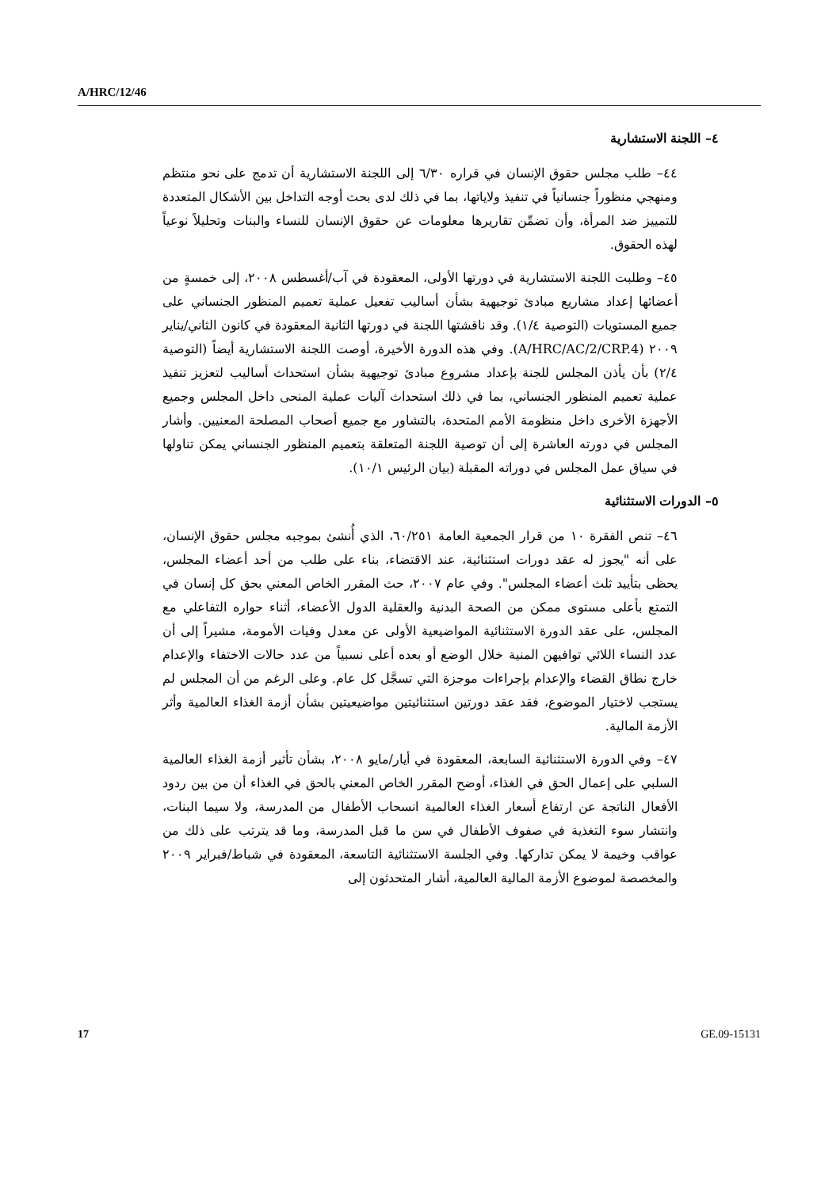A/HRC/12/46
٤– اللجنة الاستشارية
٤٤– طلب مجلس حقوق الإنسان في قراره ٦/٣٠ إلى اللجنة الاستشارية أن تدمج على نحو منتظم ومنهجي منظوراً جنسانياً في تنفيذ ولاياتها، بما في ذلك لدى بحث أوجه التداخل بين الأشكال المتعددة للتمييز ضد المرأة، وأن تضمِّن تقاريرها معلومات عن حقوق الإنسان للنساء والبنات وتحليلاً نوعياً لهذه الحقوق.
٤٥– وطلبت اللجنة الاستشارية في دورتها الأولى، المعقودة في آب/أغسطس ٢٠٠٨، إلى خمسةٍ من أعضائها إعداد مشاريع مبادئ توجيهية بشأن أساليب تفعيل عملية تعميم المنظور الجنساني على جميع المستويات (التوصية ١/٤). وقد ناقشتها اللجنة في دورتها الثانية المعقودة في كانون الثاني/يناير ٢٠٠٩ (A/HRC/AC/2/CRP.4). وفي هذه الدورة الأخيرة، أوصت اللجنة الاستشارية أيضاً (التوصية ٢/٤) بأن يأذن المجلس للجنة بإعداد مشروع مبادئ توجيهية بشأن استحداث أساليب لتعزيز تنفيذ عملية تعميم المنظور الجنساني، بما في ذلك استحداث آليات عملية المنحى داخل المجلس وجميع الأجهزة الأخرى داخل منظومة الأمم المتحدة، بالتشاور مع جميع أصحاب المصلحة المعنيين. وأشار المجلس في دورته العاشرة إلى أن توصية اللجنة المتعلقة بتعميم المنظور الجنساني يمكن تناولها في سياق عمل المجلس في دوراته المقبلة (بيان الرئيس ١٠/١).
٥– الدورات الاستثنائية
٤٦– تنص الفقرة ١٠ من قرار الجمعية العامة ٦٠/٢٥١، الذي أُنشئ بموجبه مجلس حقوق الإنسان، على أنه "يجوز له عقد دورات استثنائية، عند الاقتضاء، بناء على طلب من أحد أعضاء المجلس، يحظى بتأييد ثلث أعضاء المجلس". وفي عام ٢٠٠٧، حث المقرر الخاص المعني بحق كل إنسان في التمتع بأعلى مستوى ممكن من الصحة البدنية والعقلية الدول الأعضاء، أثناء حواره التفاعلي مع المجلس، على عقد الدورة الاستثنائية المواضيعية الأولى عن معدل وفيات الأمومة، مشيراً إلى أن عدد النساء اللائي توافيهن المنية خلال الوضع أو بعده أعلى نسبياً من عدد حالات الاختفاء والإعدام خارج نطاق القضاء والإعدام بإجراءات موجزة التي تسجَّل كل عام. وعلى الرغم من أن المجلس لم يستجب لاختيار الموضوع، فقد عقد دورتين استثنائيتين مواضيعيتين بشأن أزمة الغذاء العالمية وأثر الأزمة المالية.
٤٧– وفي الدورة الاستثنائية السابعة، المعقودة في أيار/مايو ٢٠٠٨، بشأن تأثير أزمة الغذاء العالمية السلبي على إعمال الحق في الغذاء، أوضح المقرر الخاص المعني بالحق في الغذاء أن من بين ردود الأفعال الناتجة عن ارتفاع أسعار الغذاء العالمية انسحاب الأطفال من المدرسة، ولا سيما البنات، وانتشار سوء التغذية في صفوف الأطفال في سن ما قبل المدرسة، وما قد يترتب على ذلك من عواقب وخيمة لا يمكن تداركها. وفي الجلسة الاستثنائية التاسعة، المعقودة في شباط/فبراير ٢٠٠٩ والمخصصة لموضوع الأزمة المالية العالمية، أشار المتحدثون إلى
17 GE.09-15131